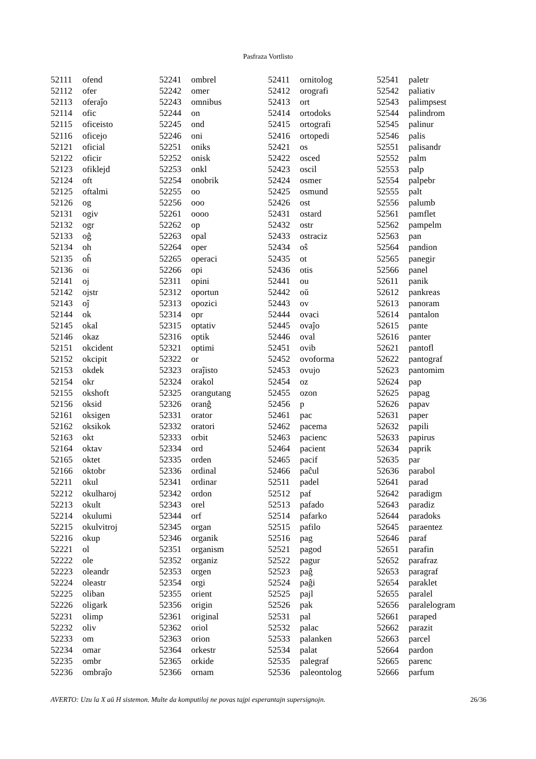Pasfraza Vortlisto
| 52111 | ofend |
| 52112 | ofer |
| 52113 | oferaĵo |
| 52114 | ofic |
| 52115 | oficeisto |
| 52116 | oficejo |
| 52121 | oficial |
| 52122 | oficir |
| 52123 | ofiklejd |
| 52124 | oft |
| 52125 | oftalmi |
| 52126 | og |
| 52131 | ogiv |
| 52132 | ogr |
| 52133 | oĝ |
| 52134 | oh |
| 52135 | oĥ |
| 52136 | oi |
| 52141 | oj |
| 52142 | ojstr |
| 52143 | oĵ |
| 52144 | ok |
| 52145 | okal |
| 52146 | okaz |
| 52151 | okcident |
| 52152 | okcipit |
| 52153 | okdek |
| 52154 | okr |
| 52155 | okshoft |
| 52156 | oksid |
| 52161 | oksigen |
| 52162 | oksikok |
| 52163 | okt |
| 52164 | oktav |
| 52165 | oktet |
| 52166 | oktobr |
| 52211 | okul |
| 52212 | okulharoj |
| 52213 | okult |
| 52214 | okulumi |
| 52215 | okulvitroj |
| 52216 | okup |
| 52221 | ol |
| 52222 | ole |
| 52223 | oleandr |
| 52224 | oleastr |
| 52225 | oliban |
| 52226 | oligark |
| 52231 | olimp |
| 52232 | oliv |
| 52233 | om |
| 52234 | omar |
| 52235 | ombr |
| 52236 | ombraĵo |
| 52241 | ombrel |
| 52242 | omer |
| 52243 | omnibus |
| 52244 | on |
| 52245 | ond |
| 52246 | oni |
| 52251 | oniks |
| 52252 | onisk |
| 52253 | onkl |
| 52254 | onobrik |
| 52255 | oo |
| 52256 | ooo |
| 52261 | oooo |
| 52262 | op |
| 52263 | opal |
| 52264 | oper |
| 52265 | operaci |
| 52266 | opi |
| 52311 | opini |
| 52312 | oportun |
| 52313 | opozici |
| 52314 | opr |
| 52315 | optativ |
| 52316 | optik |
| 52321 | optimi |
| 52322 | or |
| 52323 | oraĵisto |
| 52324 | orakol |
| 52325 | orangutang |
| 52326 | oranĝ |
| 52331 | orator |
| 52332 | oratori |
| 52333 | orbit |
| 52334 | ord |
| 52335 | orden |
| 52336 | ordinal |
| 52341 | ordinar |
| 52342 | ordon |
| 52343 | orel |
| 52344 | orf |
| 52345 | organ |
| 52346 | organik |
| 52351 | organism |
| 52352 | organiz |
| 52353 | orgen |
| 52354 | orgi |
| 52355 | orient |
| 52356 | origin |
| 52361 | original |
| 52362 | oriol |
| 52363 | orion |
| 52364 | orkestr |
| 52365 | orkide |
| 52366 | ornam |
| 52411 | ornitolog |
| 52412 | orografi |
| 52413 | ort |
| 52414 | ortodoks |
| 52415 | ortografi |
| 52416 | ortopedi |
| 52421 | os |
| 52422 | osced |
| 52423 | oscil |
| 52424 | osmer |
| 52425 | osmund |
| 52426 | ost |
| 52431 | ostard |
| 52432 | ostr |
| 52433 | ostraciz |
| 52434 | oŝ |
| 52435 | ot |
| 52436 | otis |
| 52441 | ou |
| 52442 | oŭ |
| 52443 | ov |
| 52444 | ovaci |
| 52445 | ovaĵo |
| 52446 | oval |
| 52451 | ovib |
| 52452 | ovoforma |
| 52453 | ovujo |
| 52454 | oz |
| 52455 | ozon |
| 52456 | p |
| 52461 | pac |
| 52462 | pacema |
| 52463 | pacienc |
| 52464 | pacient |
| 52465 | pacif |
| 52466 | paĉul |
| 52511 | padel |
| 52512 | paf |
| 52513 | pafado |
| 52514 | pafarko |
| 52515 | pafilo |
| 52516 | pag |
| 52521 | pagod |
| 52522 | pagur |
| 52523 | paĝ |
| 52524 | paĝi |
| 52525 | pajl |
| 52526 | pak |
| 52531 | pal |
| 52532 | palac |
| 52533 | palanken |
| 52534 | palat |
| 52535 | palegraf |
| 52536 | paleontolog |
| 52541 | paletr |
| 52542 | paliativ |
| 52543 | palimpsest |
| 52544 | palindrom |
| 52545 | palinur |
| 52546 | palis |
| 52551 | palisandr |
| 52552 | palm |
| 52553 | palp |
| 52554 | palpebr |
| 52555 | palt |
| 52556 | palumb |
| 52561 | pamflet |
| 52562 | pampelm |
| 52563 | pan |
| 52564 | pandion |
| 52565 | panegir |
| 52566 | panel |
| 52611 | panik |
| 52612 | pankreas |
| 52613 | panoram |
| 52614 | pantalon |
| 52615 | pante |
| 52616 | panter |
| 52621 | pantofl |
| 52622 | pantograf |
| 52623 | pantomim |
| 52624 | pap |
| 52625 | papag |
| 52626 | papav |
| 52631 | paper |
| 52632 | papili |
| 52633 | papirus |
| 52634 | paprik |
| 52635 | par |
| 52636 | parabol |
| 52641 | parad |
| 52642 | paradigm |
| 52643 | paradiz |
| 52644 | paradoks |
| 52645 | paraentez |
| 52646 | paraf |
| 52651 | parafin |
| 52652 | parafraz |
| 52653 | paragraf |
| 52654 | paraklet |
| 52655 | paralel |
| 52656 | paralelogram |
| 52661 | paraped |
| 52662 | parazit |
| 52663 | parcel |
| 52664 | pardon |
| 52665 | parenc |
| 52666 | parfum |
AVERTO: Uzu la X aŭ H sistemon. Multe da komputiloj ne povas tajpi esperantajn supersignojn. 26/36